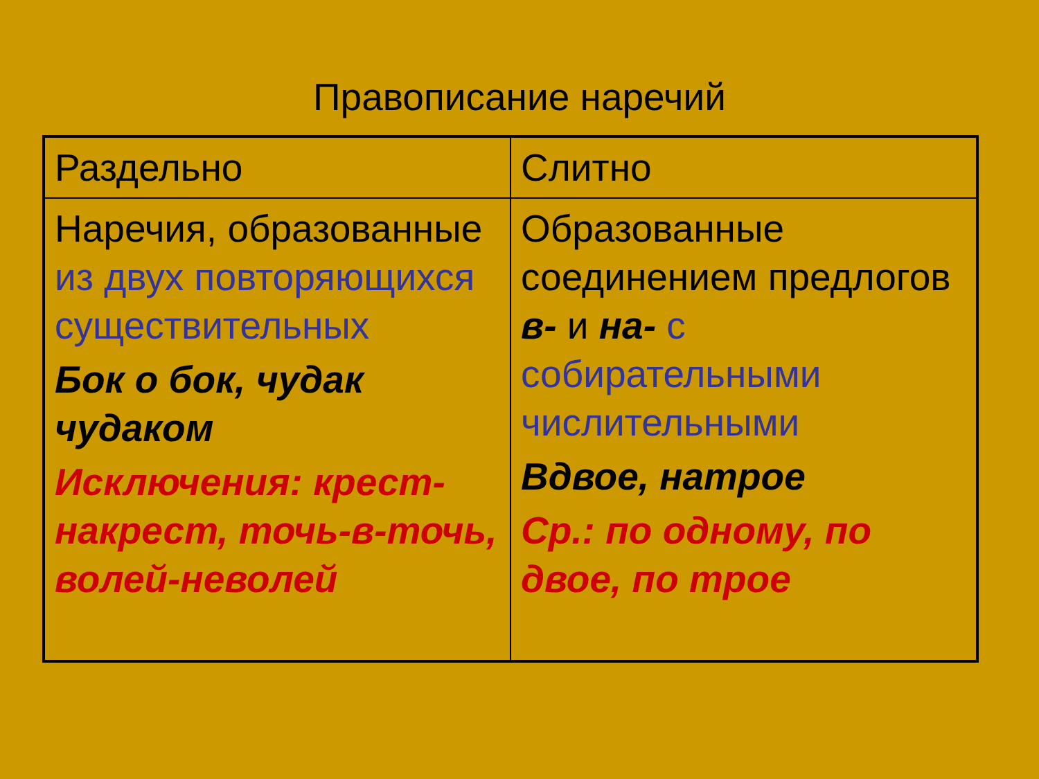Правописание наречий
| Раздельно | Слитно |
| Наречия, образованные из двух повторяющихся существительных Бок о бок, чудак чудаком Исключения: крест-накрест, точь-в-точь, волей-неволей | Образованные соединением предлогов в- и на- с собирательными числительными Вдвое, натрое Ср.: по одному, по двое, по трое |